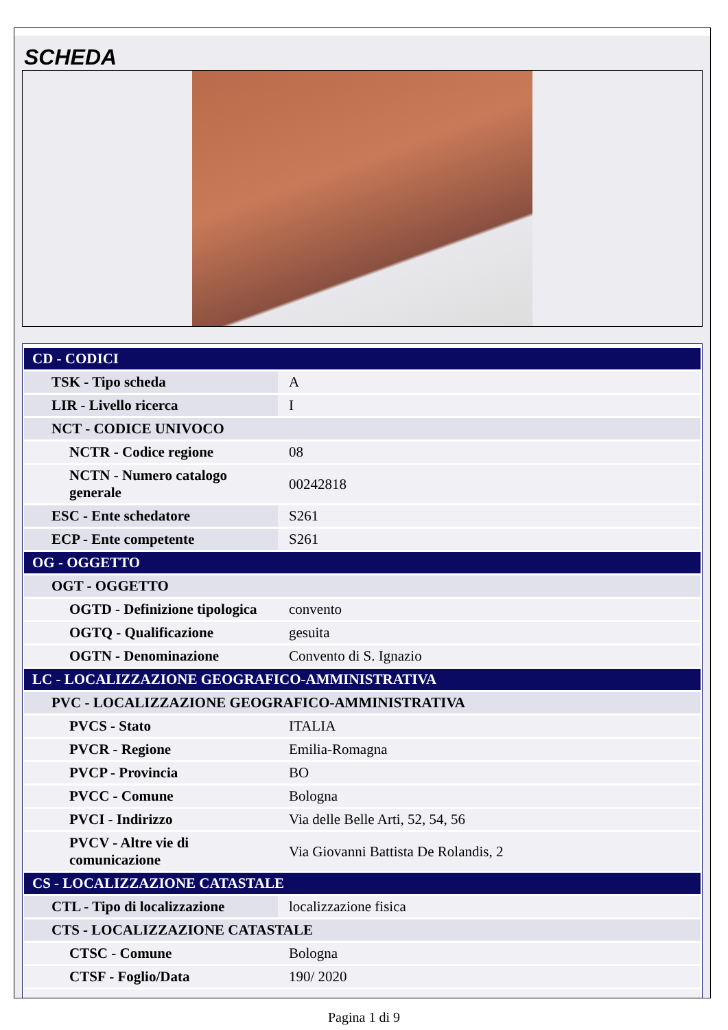SCHEDA
| CD - CODICI | |
| TSK - Tipo scheda | A |
| LIR - Livello ricerca | I |
| NCT - CODICE UNIVOCO | |
| NCTR - Codice regione | 08 |
| NCTN - Numero catalogo generale | 00242818 |
| ESC - Ente schedatore | S261 |
| ECP - Ente competente | S261 |
| OG - OGGETTO | |
| OGT - OGGETTO | |
| OGTD - Definizione tipologica | convento |
| OGTQ - Qualificazione | gesuita |
| OGTN - Denominazione | Convento di S. Ignazio |
| LC - LOCALIZZAZIONE GEOGRAFICO-AMMINISTRATIVA | |
| PVC - LOCALIZZAZIONE GEOGRAFICO-AMMINISTRATIVA | |
| PVCS - Stato | ITALIA |
| PVCR - Regione | Emilia-Romagna |
| PVCP - Provincia | BO |
| PVCC - Comune | Bologna |
| PVCI - Indirizzo | Via delle Belle Arti, 52, 54, 56 |
| PVCV - Altre vie di comunicazione | Via Giovanni Battista De Rolandis, 2 |
| CS - LOCALIZZAZIONE CATASTALE | |
| CTL - Tipo di localizzazione | localizzazione fisica |
| CTS - LOCALIZZAZIONE CATASTALE | |
| CTSC - Comune | Bologna |
| CTSF - Foglio/Data | 190/ 2020 |
Pagina 1 di 9